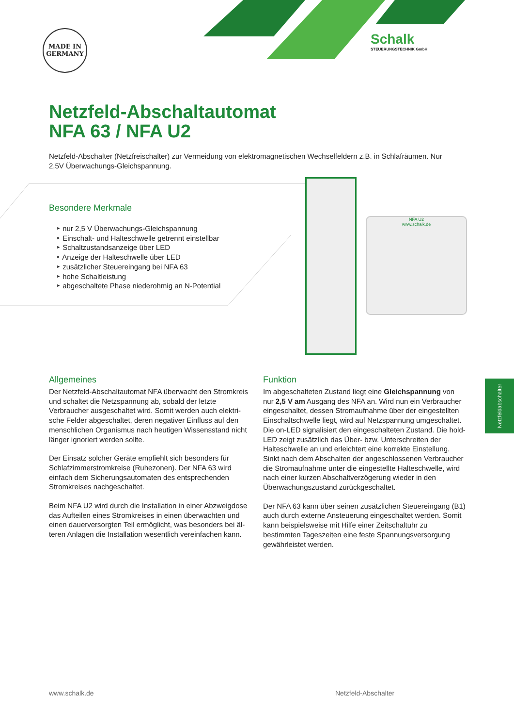MADE IN GERMANY
Schalk
STEUERUNGSTECHNIK GmbH
Netzfeld-Abschaltautomat
NFA 63 / NFA U2
Netzfeld-Abschalter (Netzfreischalter) zur Vermeidung von elektromagnetischen Wechselfeldern z.B. in Schlafräumen. Nur 2,5V Überwachungs-Gleichspannung.
NFA U2
www.schalk.de
Besondere Merkmale
‣ nur 2,5 V Überwachungs-Gleichspannung
‣ Einschalt- und Halteschwelle getrennt einstellbar
‣ Schaltzustandsanzeige über LED
‣ Anzeige der Halteschwelle über LED
‣ zusätzlicher Steuereingang bei NFA 63
‣ hohe Schaltleistung
‣ abgeschaltete Phase niederohmig an N-Potential
Allgemeines
Der Netzfeld-Abschaltautomat NFA überwacht den Strom­kreis und schaltet die Netzspannung ab, sobald der letzte Verbraucher ausgeschaltet wird. Somit werden auch elektri­sche Felder abgeschaltet, deren negativer Einfluss auf den menschlichen Organismus nach heutigen Wissensstand nicht länger ignoriert werden sollte.
Der Einsatz solcher Geräte empfiehlt sich besonders für Schlafzimmerstromkreise (Ruhezonen). Der NFA 63 wird einfach dem Sicherungsautomaten des entsprechenden Stromkreises nachgeschaltet.
Beim NFA U2 wird durch die Installation in einer Abzweigdose das Aufteilen eines Stromkreises in einen überwachten und einen dauerversorgten Teil ermöglicht, was besonders bei äl­teren Anlagen die Installation wesentlich vereinfachen kann.
Funktion
Im abgeschalteten Zustand liegt eine Gleichspannung von nur 2,5 V am Ausgang des NFA an. Wird nun ein Verbraucher eingeschaltet, dessen Stromaufnahme über der einge­stellten Einschaltschwelle liegt, wird auf Netzspannung umgeschaltet. Die on-LED signalisiert den eingeschalteten Zustand. Die hold-LED zeigt zusätzlich das Über- bzw. Unter­schreiten der Halteschwelle an und erleichtert eine korrekte Einstellung.
Sinkt nach dem Abschalten der angeschlossenen Verbrau­cher die Stromaufnahme unter die eingestellte Halteschwel­le, wird nach einer kurzen Abschaltverzögerung wieder in den Überwachungszustand zurückgeschaltet.
Der NFA 63 kann über seinen zusätzlichen Steuereingang (B1) auch durch externe Ansteuerung eingeschaltet werden. Somit kann beispielsweise mit Hilfe einer Zeitschaltuhr zu bestimmten Tageszeiten eine feste Spannungsversorgung gewährleistet werden.
Netzfeldabschalter
www.schalk.de Netzfeld-Abschalter